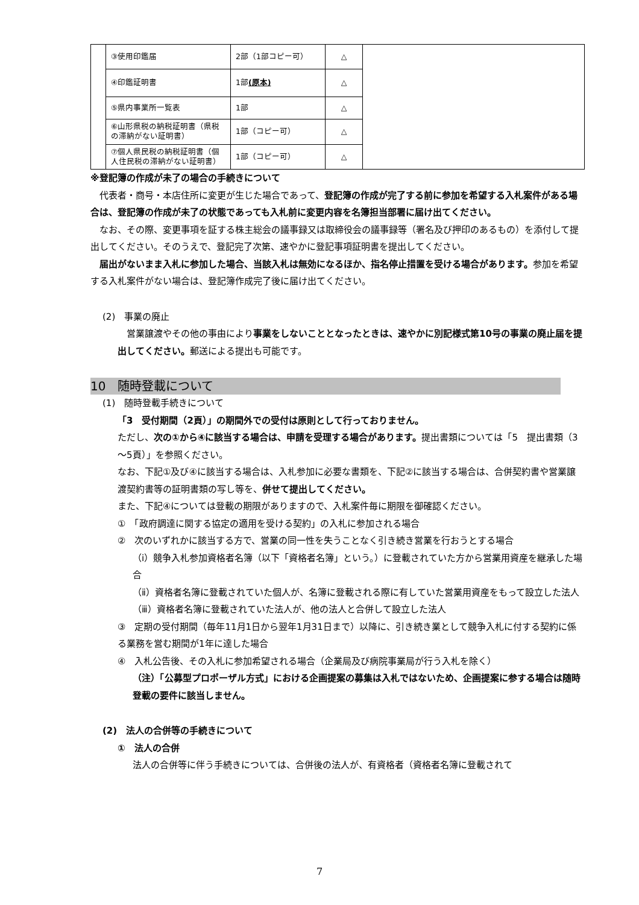| | ③使用印鑑届 | 2部（1部コピー可） | △ | |
| | ④印鑑証明書 | 1部 (原本) | △ | |
| | ⑤県内事業所一覧表 | 1部 | △ | |
| | ⑥山形県税の納税証明書（県税の滞納がない証明書） | 1部（コピー可） | △ | |
| | ⑦個人県民税の納税証明書（個人住民税の滞納がない証明書） | 1部（コピー可） | △ | |
※登記簿の作成が未了の場合の手続きについて
　代表者・商号・本店住所に変更が生じた場合であって、登記簿の作成が完了する前に参加を希望する入札案件がある場合は、登記簿の作成が未了の状態であっても入札前に変更内容を名簿担当部署に届け出てください。
　なお、その際、変更事項を証する株主総会の議事録又は取締役会の議事録等（署名及び押印のあるもの）を添付して提出してください。そのうえで、登記完了次第、速やかに登記事項証明書を提出してください。
　届出がないまま入札に参加した場合、当該入札は無効になるほか、指名停止措置を受ける場合があります。参加を希望する入札案件がない場合は、登記簿作成完了後に届け出てください。
(2)　事業の廃止
　営業譲渡やその他の事由により事業をしないこととなったときは、速やかに別記様式第10号の事業の廃止届を提出してください。郵送による提出も可能です。
10　随時登載について
(1)　随時登載手続きについて
「3　受付期間（2頁）」の期間外での受付は原則として行っておりません。
ただし、次の①から④に該当する場合は、申請を受理する場合があります。提出書類については「5　提出書類（3～5頁）」を参照ください。
なお、下記①及び④に該当する場合は、入札参加に必要な書類を、下記②に該当する場合は、合併契約書や営業譲渡契約書等の証明書類の写し等を、併せて提出してください。
また、下記④については登載の期限がありますので、入札案件毎に期限を御確認ください。
①　「政府調達に関する協定の適用を受ける契約」の入札に参加される場合
②　次のいずれかに該当する方で、営業の同一性を失うことなく引き続き営業を行おうとする場合
（ⅰ）競争入札参加資格者名簿（以下「資格者名簿」という。）に登載されていた方から営業用資産を継承した場合
（ⅱ）資格者名簿に登載されていた個人が、名簿に登載される際に有していた営業用資産をもって設立した法人
（ⅲ）資格者名簿に登載されていた法人が、他の法人と合併して設立した法人
③　定期の受付期間（毎年11月1日から翌年1月31日まで）以降に、引き続き業として競争入札に付する契約に係る業務を営む期間が1年に達した場合
④　入札公告後、その入札に参加希望される場合（企業局及び病院事業局が行う入札を除く）
（注）「公募型プロポーザル方式」における企画提案の募集は入札ではないため、企画提案に参する場合は随時登載の要件に該当しません。
(2)　法人の合併等の手続きについて
①　法人の合併
法人の合併等に伴う手続きについては、合併後の法人が、有資格者（資格者名簿に登載されて
7